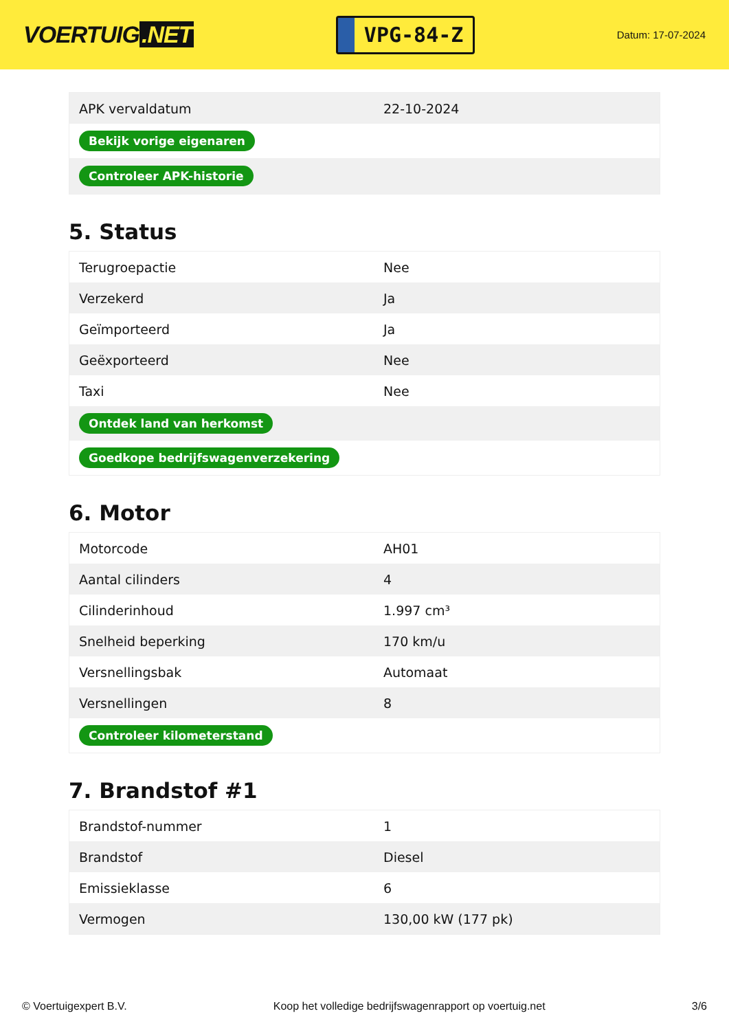VOERTUIG.NET
VPG-84-Z
Datum: 17-07-2024
| APK vervaldatum | 22-10-2024 |
| Bekijk vorige eigenaren | |
| Controleer APK-historie | |
5. Status
| Terugroepactie | Nee |
| Verzekerd | Ja |
| Geïmporteerd | Ja |
| Geëxporteerd | Nee |
| Taxi | Nee |
| Ontdek land van herkomst | |
| Goedkope bedrijfswagenverzekering | |
6. Motor
| Motorcode | AH01 |
| Aantal cilinders | 4 |
| Cilinderinhoud | 1.997 cm³ |
| Snelheid beperking | 170 km/u |
| Versnellingsbak | Automaat |
| Versnellingen | 8 |
| Controleer kilometerstand | |
7. Brandstof #1
| Brandstof-nummer | 1 |
| Brandstof | Diesel |
| Emissieklasse | 6 |
| Vermogen | 130,00 kW (177 pk) |
© Voertuigexpert B.V. Koop het volledige bedrijfswagenrapport op voertuig.net 3/6